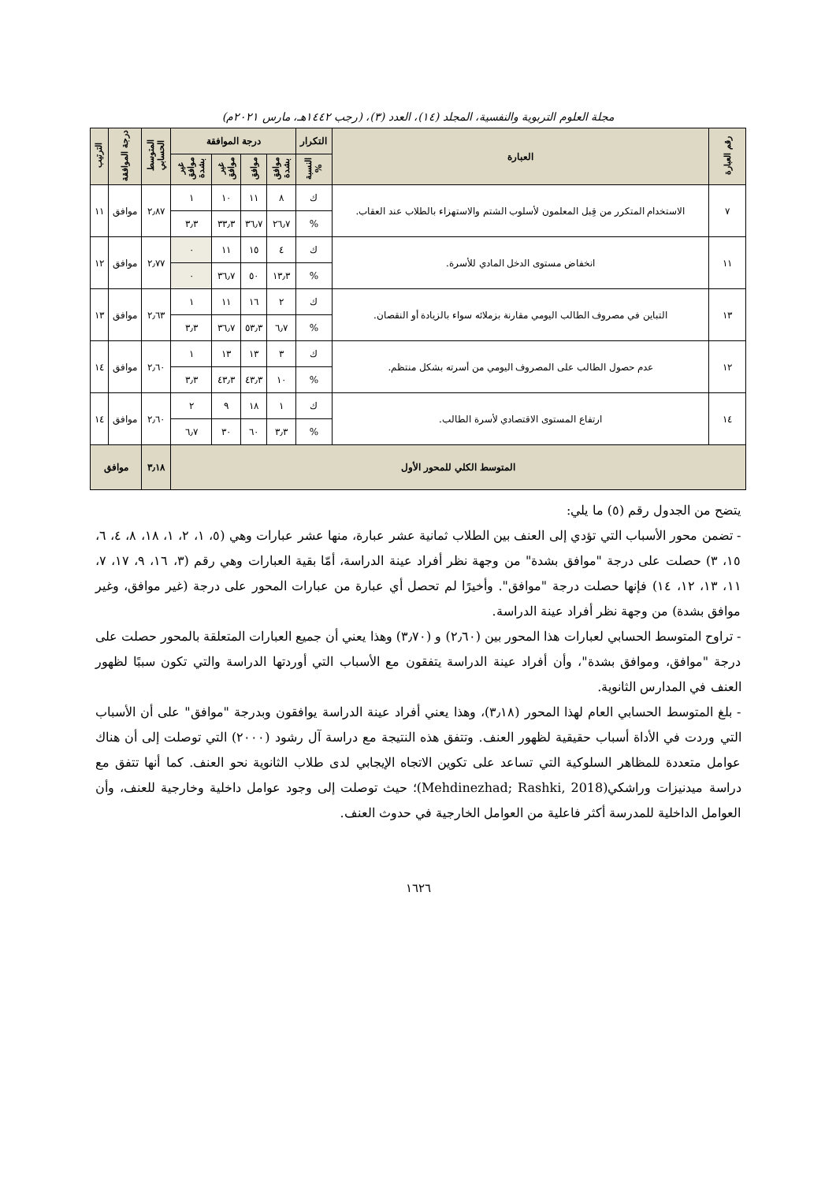مجلة العلوم التربوية والنفسية، المجلد (١٤)، العدد (٣)، (رجب ١٤٤٢هـ، مارس ٢٠٢١م)
| رقم العبارة | العبارة | التكرار | درجة الموافقة | | | | المتوسط الحسابي | درجة الموافقة | الترتيب |
| --- | --- | --- | --- | --- | --- | --- | --- | --- | --- |
| | | النسبة % | موافق بشدة | موافق | غير موافق | غير موافق بشدة | | | |
| ٧ | الاستخدام المتكرر من قِبل المعلمون لأسلوب الشتم والاستهزاء بالطلاب عند العقاب. | ك | ٨ | ١١ | ١٠ | ١ | ٢٫٨٧ | موافق | ١١ |
| | | % | ٢٦٫٧ | ٣٦٫٧ | ٣٣٫٣ | ٣٫٣ | | | |
| ١١ | انخفاض مستوى الدخل المادي للأسرة. | ك | ٤ | ١٥ | ١١ | ٠ | ٢٫٧٧ | موافق | ١٢ |
| | | % | ١٣٫٣ | ٥٠ | ٣٦٫٧ | ٠ | | | |
| ١٣ | التباين في مصروف الطالب اليومي مقارنة بزملائه سواء بالزيادة أو النقصان. | ك | ٢ | ١٦ | ١١ | ١ | ٢٫٦٣ | موافق | ١٣ |
| | | % | ٦٫٧ | ٥٣٫٣ | ٣٦٫٧ | ٣٫٣ | | | |
| ١٢ | عدم حصول الطالب على المصروف اليومي من أسرته بشكل منتظم. | ك | ٣ | ١٣ | ١٣ | ١ | ٢٫٦٠ | موافق | ١٤ |
| | | % | ١٠ | ٤٣٫٣ | ٤٣٫٣ | ٣٫٣ | | | |
| ١٤ | ارتفاع المستوى الاقتصادي لأسرة الطالب. | ك | ١ | ١٨ | ٩ | ٢ | ٢٫٦٠ | موافق | ١٤ |
| | | % | ٣٫٣ | ٦٠ | ٣٠ | ٦٫٧ | | | |
| المتوسط الكلي للمحور الأول | | | | | | | ٣٫١٨ | موافق | |
يتضح من الجدول رقم (٥) ما يلي:
- تضمن محور الأسباب التي تؤدي إلى العنف بين الطلاب ثمانية عشر عبارة، منها عشر عبارات وهي (٥، ١، ٢، ١، ١٨، ٨، ٤، ٦، ١٥، ٣) حصلت على درجة "موافق بشدة" من وجهة نظر أفراد عينة الدراسة، أمّا بقية العبارات وهي رقم (٣، ١٦، ٩، ١٧، ٧، ١١، ١٣، ١٢، ١٤) فإنها حصلت درجة "موافق". وأخيرًا لم تحصل أي عبارة من عبارات المحور على درجة (غير موافق، وغير موافق بشدة) من وجهة نظر أفراد عينة الدراسة.
- تراوح المتوسط الحسابي لعبارات هذا المحور بين (٢٫٦٠) و (٣٫٧٠) وهذا يعني أن جميع العبارات المتعلقة بالمحور حصلت على درجة "موافق، وموافق بشدة"، وأن أفراد عينة الدراسة يتفقون مع الأسباب التي أوردتها الدراسة والتي تكون سببًا لظهور العنف في المدارس الثانوية.
- بلغ المتوسط الحسابي العام لهذا المحور (٣٫١٨)، وهذا يعني أفراد عينة الدراسة يوافقون وبدرجة "موافق" على أن الأسباب التي وردت في الأداة أسباب حقيقية لظهور العنف. وتتفق هذه النتيجة مع دراسة آل رشود (٢٠٠٠) التي توصلت إلى أن هناك عوامل متعددة للمظاهر السلوكية التي تساعد على تكوين الاتجاه الإيجابي لدى طلاب الثانوية نحو العنف. كما أنها تتفق مع دراسة ميدنيزات وراشكي(Mehdinezhad; Rashki, 2018)؛ حيث توصلت إلى وجود عوامل داخلية وخارجية للعنف، وأن العوامل الداخلية للمدرسة أكثر فاعلية من العوامل الخارجية في حدوث العنف.
١٦٢٦